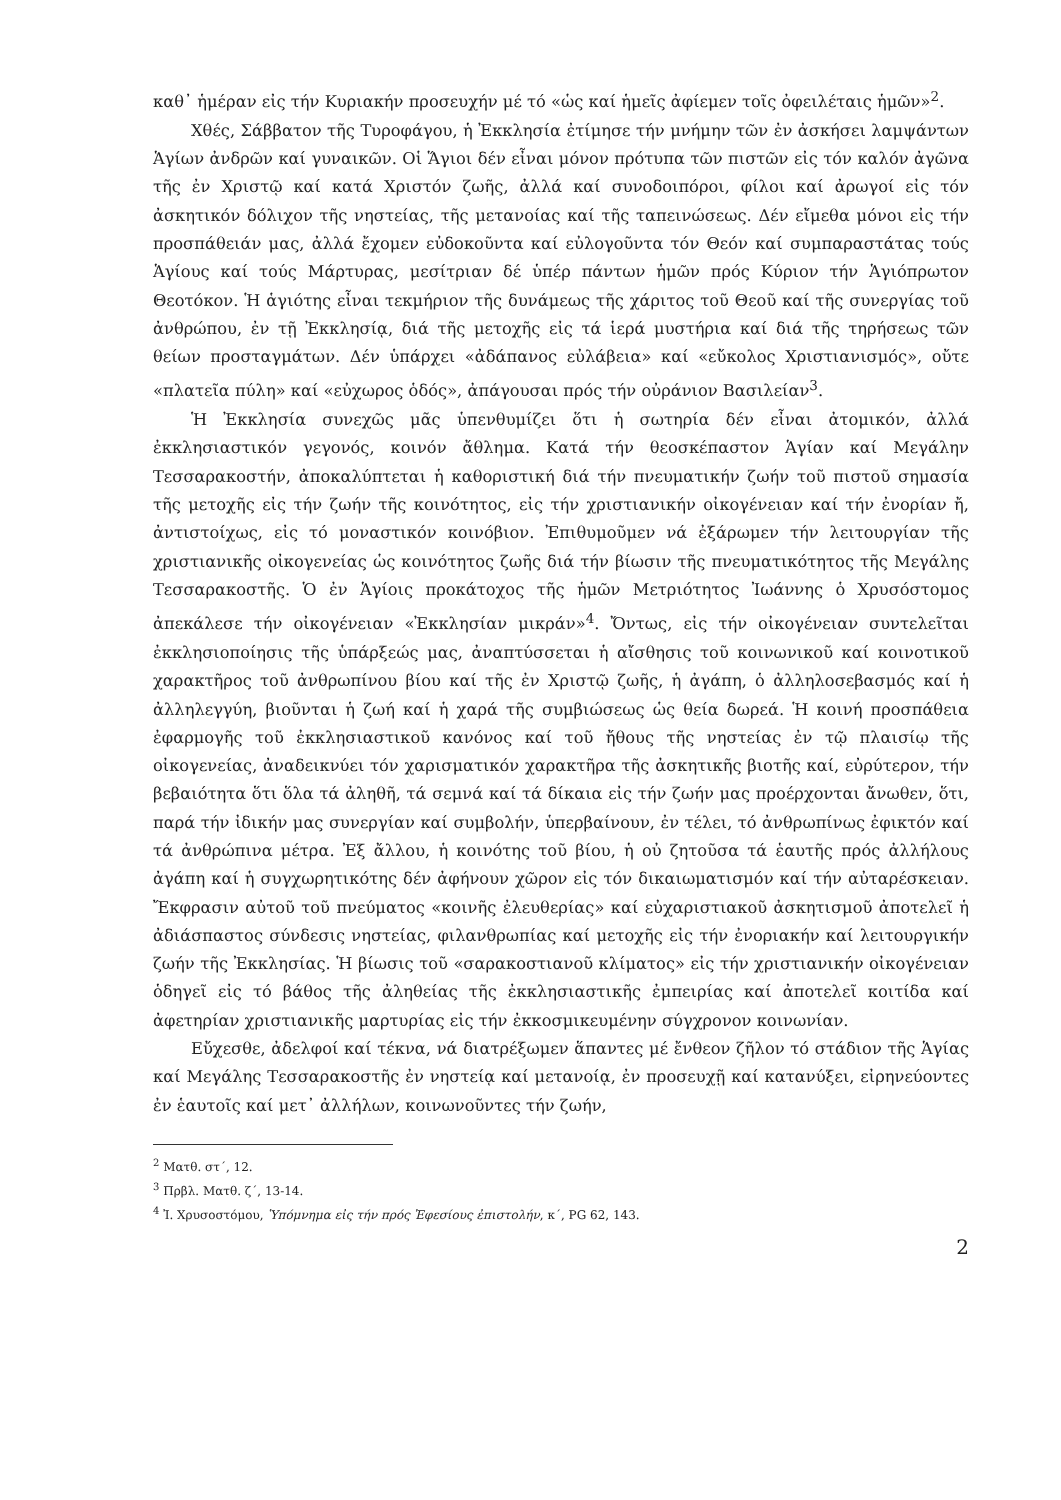καθ᾽ ἡμέραν εἰς τήν Κυριακήν προσευχήν μέ τό «ὡς καί ἡμεῖς ἀφίεμεν τοῖς ὀφειλέταις ἡμῶν»<sup>2</sup>.
Χθές, Σάββατον τῆς Τυροφάγου, ἡ Ἐκκλησία ἐτίμησε τήν μνήμην τῶν ἐν ἀσκήσει λαμψάντων Ἁγίων ἀνδρῶν καί γυναικῶν. Οἱ Ἅγιοι δέν εἶναι μόνον πρότυπα τῶν πιστῶν εἰς τόν καλόν ἀγῶνα τῆς ἐν Χριστῷ καί κατά Χριστόν ζωῆς, ἀλλά καί συνοδοιπόροι, φίλοι καί ἀρωγοί εἰς τόν ἀσκητικόν δόλιχον τῆς νηστείας, τῆς μετανοίας καί τῆς ταπεινώσεως. Δέν εἴμεθα μόνοι εἰς τήν προσπάθειάν μας, ἀλλά ἔχομεν εὐδοκοῦντα καί εὐλογοῦντα τόν Θεόν καί συμπαραστάτας τούς Ἁγίους καί τούς Μάρτυρας, μεσίτριαν δέ ὑπέρ πάντων ἡμῶν πρός Κύριον τήν Ἁγιόπρωτον Θεοτόκον. Ἡ ἁγιότης εἶναι τεκμήριον τῆς δυνάμεως τῆς χάριτος τοῦ Θεοῦ καί τῆς συνεργίας τοῦ ἀνθρώπου, ἐν τῇ Ἐκκλησίᾳ, διά τῆς μετοχῆς εἰς τά ἱερά μυστήρια καί διά τῆς τηρήσεως τῶν θείων προσταγμάτων. Δέν ὑπάρχει «ἀδάπανος εὐλάβεια» καί «εὔκολος Χριστιανισμός», οὔτε «πλατεῖα πύλη» καί «εὐχωρος ὁδός», ἀπάγουσαι πρός τήν οὐράνιον Βασιλείαν<sup>3</sup>.
Ἡ Ἐκκλησία συνεχῶς μᾶς ὑπενθυμίζει ὅτι ἡ σωτηρία δέν εἶναι ἀτομικόν, ἀλλά ἐκκλησιαστικόν γεγονός, κοινόν ἄθλημα. Κατά τήν θεοσκέπαστον Ἁγίαν καί Μεγάλην Τεσσαρακοστήν, ἀποκαλύπτεται ἡ καθοριστική διά τήν πνευματικήν ζωήν τοῦ πιστοῦ σημασία τῆς μετοχῆς εἰς τήν ζωήν τῆς κοινότητος, εἰς τήν χριστιανικήν οἰκογένειαν καί τήν ἐνορίαν ἤ, ἀντιστοίχως, εἰς τό μοναστικόν κοινόβιον. Ἐπιθυμοῦμεν νά ἐξάρωμεν τήν λειτουργίαν τῆς χριστιανικῆς οἰκογενείας ὡς κοινότητος ζωῆς διά τήν βίωσιν τῆς πνευματικότητος τῆς Μεγάλης Τεσσαρακοστῆς. Ὁ ἐν Ἁγίοις προκάτοχος τῆς ἡμῶν Μετριότητος Ἰωάννης ὁ Χρυσόστομος ἀπεκάλεσε τήν οἰκογένειαν «Ἐκκλησίαν μικράν»<sup>4</sup>. Ὄντως, εἰς τήν οἰκογένειαν συντελεῖται ἐκκλησιοποίησις τῆς ὑπάρξεώς μας, ἀναπτύσσεται ἡ αἴσθησις τοῦ κοινωνικοῦ καί κοινοτικοῦ χαρακτῆρος τοῦ ἀνθρωπίνου βίου καί τῆς ἐν Χριστῷ ζωῆς, ἡ ἀγάπη, ὁ ἀλληλοσεβασμός καί ἡ ἀλληλεγγύη, βιοῦνται ἡ ζωή καί ἡ χαρά τῆς συμβιώσεως ὡς θεία δωρεά. Ἡ κοινή προσπάθεια ἐφαρμογῆς τοῦ ἐκκλησιαστικοῦ κανόνος καί τοῦ ἤθους τῆς νηστείας ἐν τῷ πλαισίῳ τῆς οἰκογενείας, ἀναδεικνύει τόν χαρισματικόν χαρακτῆρα τῆς ἀσκητικῆς βιοτῆς καί, εὐρύτερον, τήν βεβαιότητα ὅτι ὅλα τά ἀληθῆ, τά σεμνά καί τά δίκαια εἰς τήν ζωήν μας προέρχονται ἄνωθεν, ὅτι, παρά τήν ἰδικήν μας συνεργίαν καί συμβολήν, ὑπερβαίνουν, ἐν τέλει, τό ἀνθρωπίνως ἐφικτόν καί τά ἀνθρώπινα μέτρα. Ἐξ ἄλλου, ἡ κοινότης τοῦ βίου, ἡ οὐ ζητοῦσα τά ἑαυτῆς πρός ἀλλήλους ἀγάπη καί ἡ συγχωρητικότης δέν ἀφήνουν χῶρον εἰς τόν δικαιωματισμόν καί τήν αὐταρέσκειαν. Ἔκφρασιν αὐτοῦ τοῦ πνεύματος «κοινῆς ἐλευθερίας» καί εὐχαριστιακοῦ ἀσκητισμοῦ ἀποτελεῖ ἡ ἀδιάσπαστος σύνδεσις νηστείας, φιλανθρωπίας καί μετοχῆς εἰς τήν ἐνοριακήν καί λειτουργικήν ζωήν τῆς Ἐκκλησίας. Ἡ βίωσις τοῦ «σαρακοστιανοῦ κλίματος» εἰς τήν χριστιανικήν οἰκογένειαν ὁδηγεῖ εἰς τό βάθος τῆς ἀληθείας τῆς ἐκκλησιαστικῆς ἐμπειρίας καί ἀποτελεῖ κοιτίδα καί ἀφετηρίαν χριστιανικῆς μαρτυρίας εἰς τήν ἐκκοσμικευμένην σύγχρονον κοινωνίαν.
Εὔχεσθε, ἀδελφοί καί τέκνα, νά διατρέξωμεν ἅπαντες μέ ἔνθεον ζῆλον τό στάδιον τῆς Ἁγίας καί Μεγάλης Τεσσαρακοστῆς ἐν νηστείᾳ καί μετανοίᾳ, ἐν προσευχῇ καί κατανύξει, εἰρηνεύοντες ἐν ἑαυτοῖς καί μετ᾽ ἀλλήλων, κοινωνοῦντες τήν ζωήν,
<sup>2</sup> Ματθ. στ΄, 12.
<sup>3</sup> Πρβλ. Ματθ. ζ΄, 13-14.
<sup>4</sup> Ἰ. Χρυσοστόμου, Ὑπόμνημα εἰς τήν πρός Ἐφεσίους ἐπιστολήν, κ΄, PG 62, 143.
2